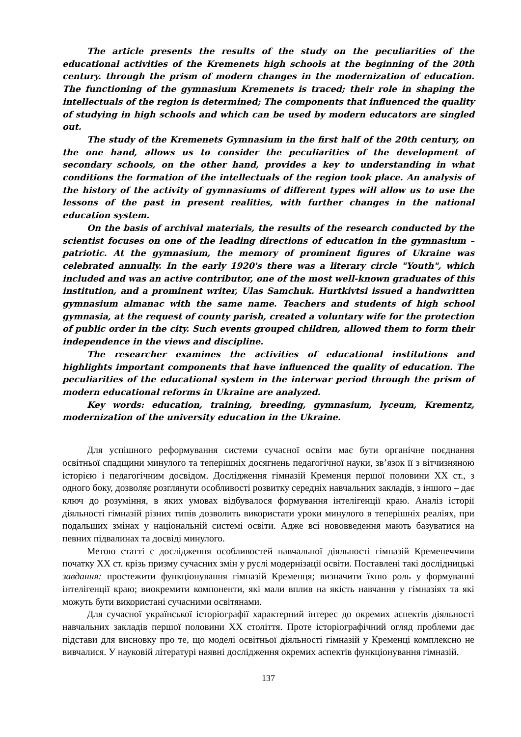The article presents the results of the study on the peculiarities of the educational activities of the Kremenets high schools at the beginning of the 20th century. through the prism of modern changes in the modernization of education. The functioning of the gymnasium Kremenets is traced; their role in shaping the intellectuals of the region is determined; The components that influenced the quality of studying in high schools and which can be used by modern educators are singled out.
The study of the Kremenets Gymnasium in the first half of the 20th century, on the one hand, allows us to consider the peculiarities of the development of secondary schools, on the other hand, provides a key to understanding in what conditions the formation of the intellectuals of the region took place. An analysis of the history of the activity of gymnasiums of different types will allow us to use the lessons of the past in present realities, with further changes in the national education system.
On the basis of archival materials, the results of the research conducted by the scientist focuses on one of the leading directions of education in the gymnasium – patriotic. At the gymnasium, the memory of prominent figures of Ukraine was celebrated annually. In the early 1920's there was a literary circle "Youth", which included and was an active contributor, one of the most well-known graduates of this institution, and a prominent writer, Ulas Samchuk. Hurtkivtsi issued a handwritten gymnasium almanac with the same name. Teachers and students of high school gymnasia, at the request of county parish, created a voluntary wife for the protection of public order in the city. Such events grouped children, allowed them to form their independence in the views and discipline.
The researcher examines the activities of educational institutions and highlights important components that have influenced the quality of education. The peculiarities of the educational system in the interwar period through the prism of modern educational reforms in Ukraine are analyzed.
Key words: education, training, breeding, gymnasium, lyceum, Krementz, modernization of the university education in the Ukraine.
Для успішного реформування системи сучасної освіти має бути органічне поєднання освітньої спадщини минулого та теперішніх досягнень педагогічної науки, зв’язок її з вітчизняною історією і педагогічним досвідом. Дослідження гімназій Кременця першої половини ХХ ст., з одного боку, дозволяє розглянути особливості розвитку середніх навчальних закладів, з іншого – дає ключ до розуміння, в яких умовах відбувалося формування інтелігенції краю. Аналіз історії діяльності гімназій різних типів дозволить використати уроки минулого в теперішніх реаліях, при подальших змінах у національній системі освіти. Адже всі нововведення мають базуватися на певних підвалинах та досвіді минулого.
Метою статті є дослідження особливостей навчальної діяльності гімназій Кременеччини початку ХХ ст. крізь призму сучасних змін у руслі модернізації освіти. Поставлені такі дослідницькі завдання: простежити функціонування гімназій Кременця; визначити їхню роль у формуванні інтелігенції краю; виокремити компоненти, які мали вплив на якість навчання у гімназіях та які можуть бути використані сучасними освітянами.
Для сучасної української історіографії характерний інтерес до окремих аспектів діяльності навчальних закладів першої половини ХХ століття. Проте історіографічний огляд проблеми дає підстави для висновку про те, що моделі освітньої діяльності гімназій у Кременці комплексно не вивчалися. У науковій літературі наявні дослідження окремих аспектів функціонування гімназій.
137